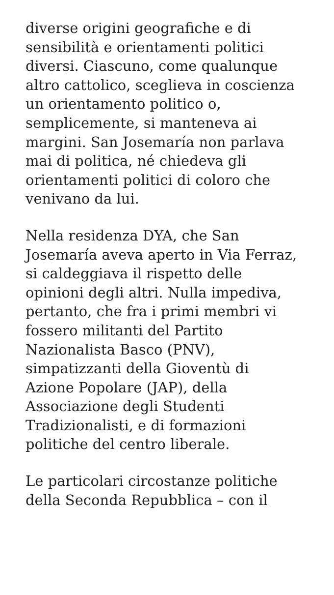diverse origini geografiche e di
sensibilità e orientamenti politici
diversi. Ciascuno, come qualunque
altro cattolico, sceglieva in coscienza
un orientamento politico o,
semplicemente, si manteneva ai
margini. San Josemaría non parlava
mai di politica, né chiedeva gli
orientamenti politici di coloro che
venivano da lui.
Nella residenza DYA, che San
Josemaría aveva aperto in Via Ferraz,
si caldeggiava il rispetto delle
opinioni degli altri. Nulla impediva,
pertanto, che fra i primi membri vi
fossero militanti del Partito
Nazionalista Basco (PNV),
simpatizzanti della Gioventù di
Azione Popolare (JAP), della
Associazione degli Studenti
Tradizionalisti, e di formazioni
politiche del centro liberale.
Le particolari circostanze politiche
della Seconda Repubblica – con il